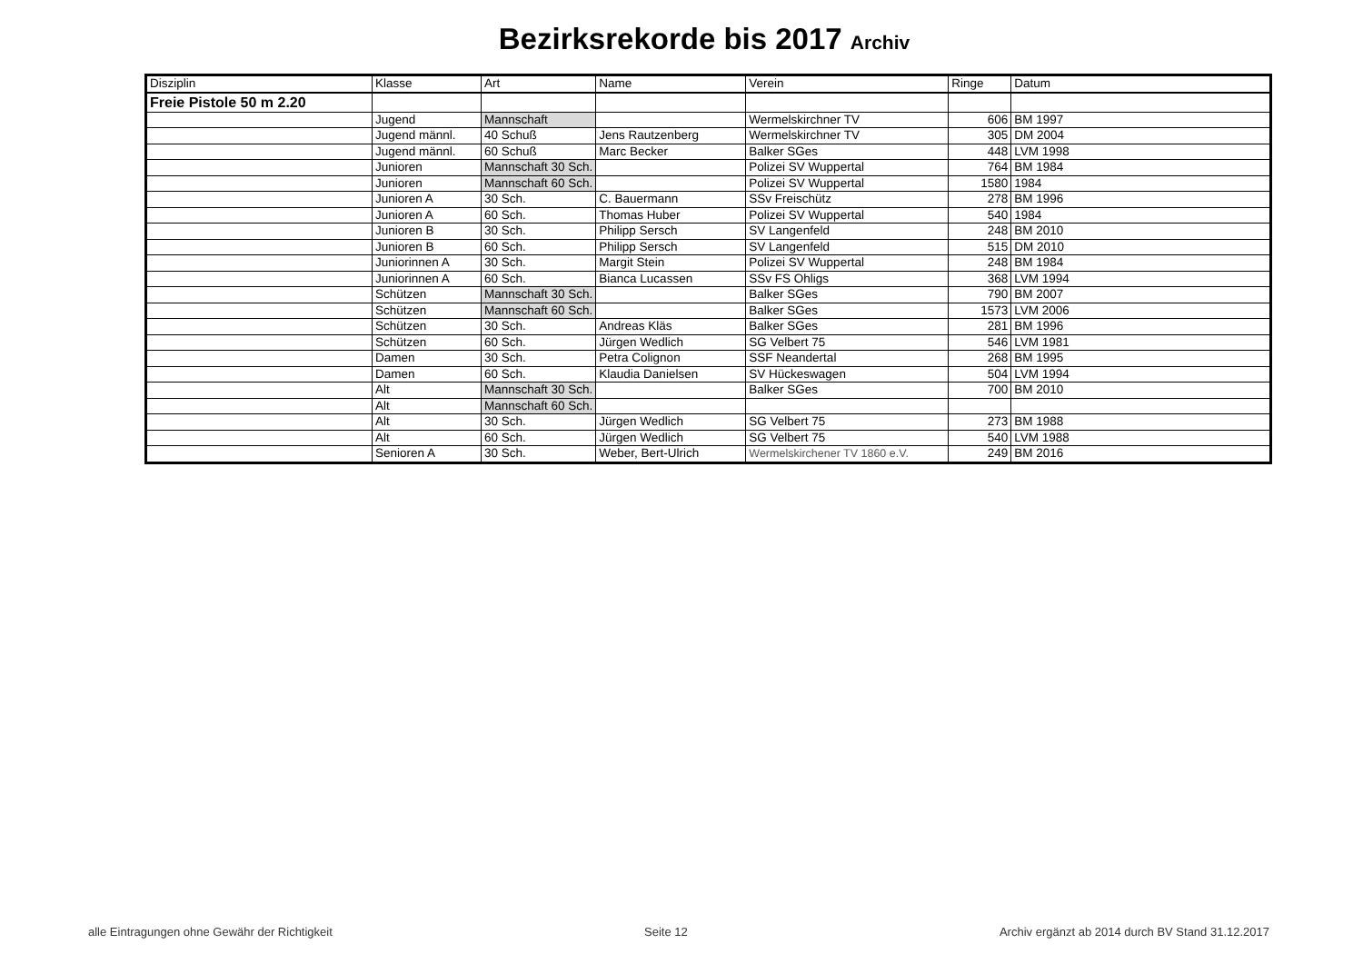Bezirksrekorde bis 2017 Archiv
| Disziplin | Klasse | Art | Name | Verein | Ringe | Datum |
| Freie Pistole 50 m 2.20 | | | | | | |
| | Jugend | Mannschaft | | Wermelskirchner TV | 606 | BM 1997 |
| | Jugend männl. | 40 Schuß | Jens Rautzenberg | Wermelskirchner TV | 305 | DM 2004 |
| | Jugend männl. | 60 Schuß | Marc Becker | Balker SGes | 448 | LVM 1998 |
| | Junioren | Mannschaft 30 Sch. | | Polizei SV Wuppertal | 764 | BM 1984 |
| | Junioren | Mannschaft 60 Sch. | | Polizei SV Wuppertal | 1580 | 1984 |
| | Junioren A | 30 Sch. | C. Bauermann | SSv Freischütz | 278 | BM 1996 |
| | Junioren A | 60 Sch. | Thomas Huber | Polizei SV Wuppertal | 540 | 1984 |
| | Junioren B | 30 Sch. | Philipp Sersch | SV Langenfeld | 248 | BM 2010 |
| | Junioren B | 60 Sch. | Philipp Sersch | SV Langenfeld | 515 | DM 2010 |
| | Juniorinnen A | 30 Sch. | Margit Stein | Polizei SV Wuppertal | 248 | BM 1984 |
| | Juniorinnen A | 60 Sch. | Bianca Lucassen | SSv FS Ohligs | 368 | LVM 1994 |
| | Schützen | Mannschaft 30 Sch. | | Balker SGes | 790 | BM 2007 |
| | Schützen | Mannschaft 60 Sch. | | Balker SGes | 1573 | LVM 2006 |
| | Schützen | 30 Sch. | Andreas Kläs | Balker SGes | 281 | BM 1996 |
| | Schützen | 60 Sch. | Jürgen Wedlich | SG Velbert 75 | 546 | LVM 1981 |
| | Damen | 30 Sch. | Petra Colignon | SSF Neandertal | 268 | BM 1995 |
| | Damen | 60 Sch. | Klaudia Danielsen | SV Hückeswagen | 504 | LVM 1994 |
| | Alt | Mannschaft 30 Sch. | | Balker SGes | 700 | BM 2010 |
| | Alt | Mannschaft 60 Sch. | | | | |
| | Alt | 30 Sch. | Jürgen Wedlich | SG Velbert 75 | 273 | BM 1988 |
| | Alt | 60 Sch. | Jürgen Wedlich | SG Velbert 75 | 540 | LVM 1988 |
| | Senioren A | 30 Sch. | Weber, Bert-Ulrich | Wermelskirchener TV 1860 e.V. | 249 | BM 2016 |
alle Eintragungen ohne Gewähr der Richtigkeit Seite 12 Archiv ergänzt ab 2014 durch BV Stand 31.12.2017